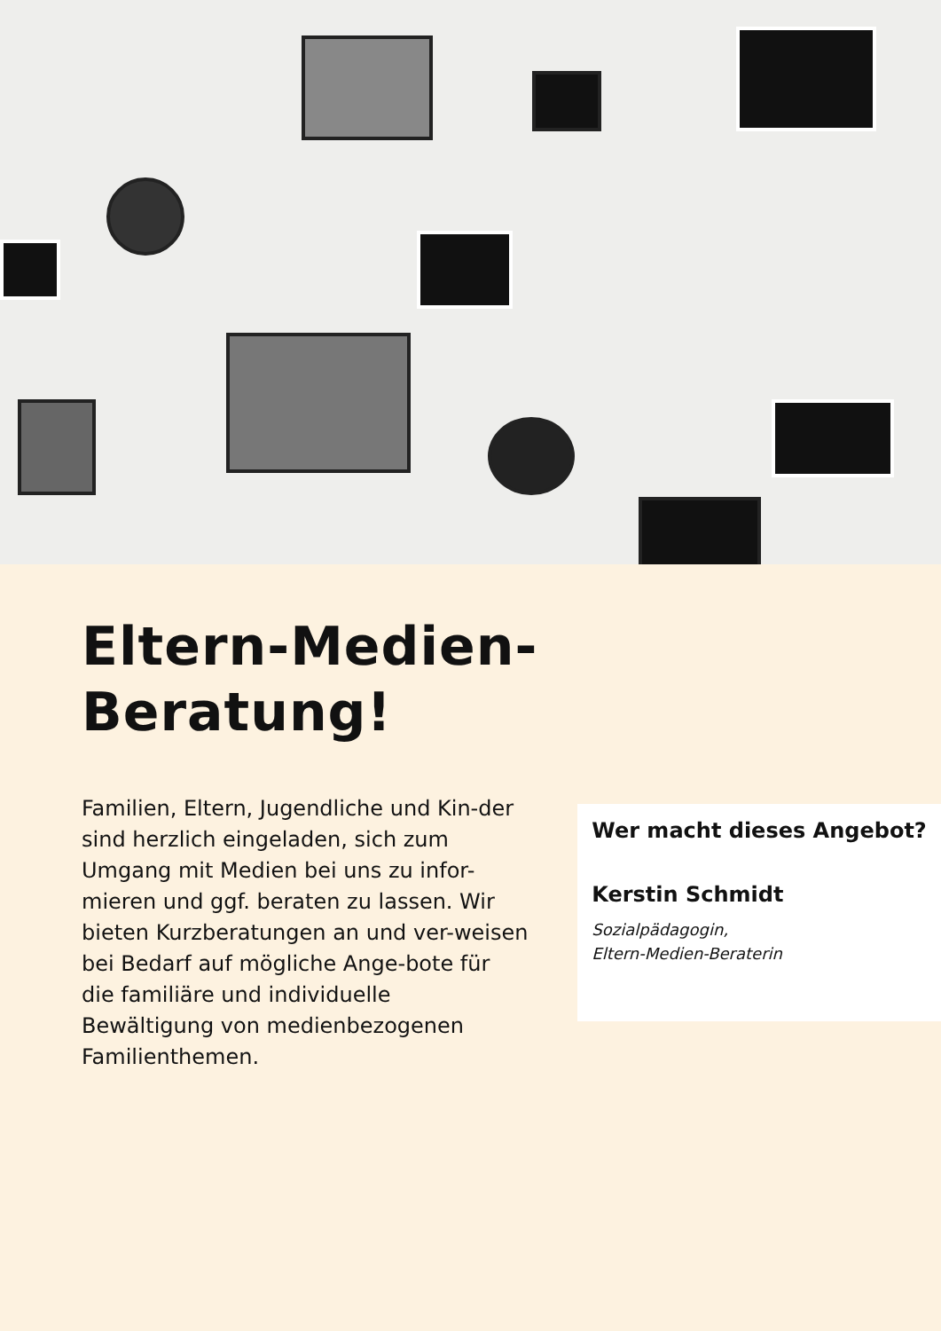Eltern-Medien-
Beratung!
Familien, Eltern, Jugendliche und Kin-der sind herzlich eingeladen, sich zum Umgang mit Medien bei uns zu infor-mieren und ggf. beraten zu lassen. Wir bieten Kurzberatungen an und ver-weisen bei Bedarf auf mögliche Ange-bote für die familiäre und individuelle Bewältigung von medienbezogenen Familienthemen.
Wer macht dieses Angebot?
Kerstin Schmidt
Sozialpädagogin,
Eltern-Medien-Beraterin